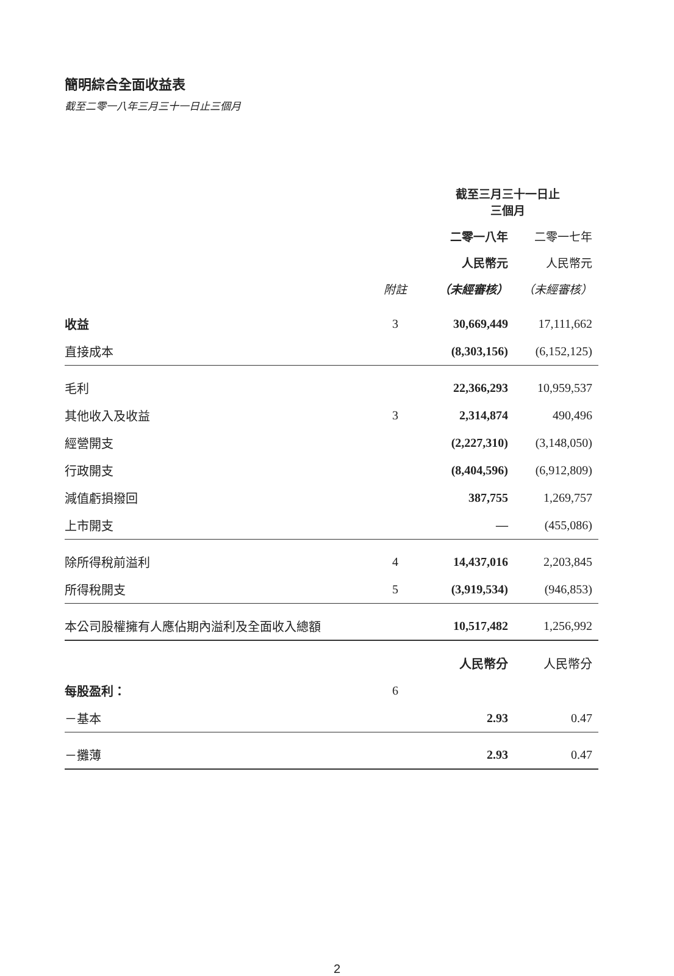簡明綜合全面收益表
截至二零一八年三月三十一日止三個月
| | | 截至三月三十一日止 三個月 | |
| --- | --- | --- | --- |
| | | 二零一八年 | 二零一七年 |
| | | 人民幣元 | 人民幣元 |
| | 附註 | （未經審核） | （未經審核） |
| 收益 | 3 | 30,669,449 | 17,111,662 |
| 直接成本 | | (8,303,156) | (6,152,125) |
| 毛利 | | 22,366,293 | 10,959,537 |
| 其他收入及收益 | 3 | 2,314,874 | 490,496 |
| 經營開支 | | (2,227,310) | (3,148,050) |
| 行政開支 | | (8,404,596) | (6,912,809) |
| 減值虧損撥回 | | 387,755 | 1,269,757 |
| 上市開支 | | — | (455,086) |
| 除所得稅前溢利 | 4 | 14,437,016 | 2,203,845 |
| 所得稅開支 | 5 | (3,919,534) | (946,853) |
| 本公司股權擁有人應佔期內溢利及全面收入總額 | | 10,517,482 | 1,256,992 |
| | | 人民幣分 | 人民幣分 |
| 每股盈利： | 6 | | |
| －基本 | | 2.93 | 0.47 |
| －攤薄 | | 2.93 | 0.47 |
2